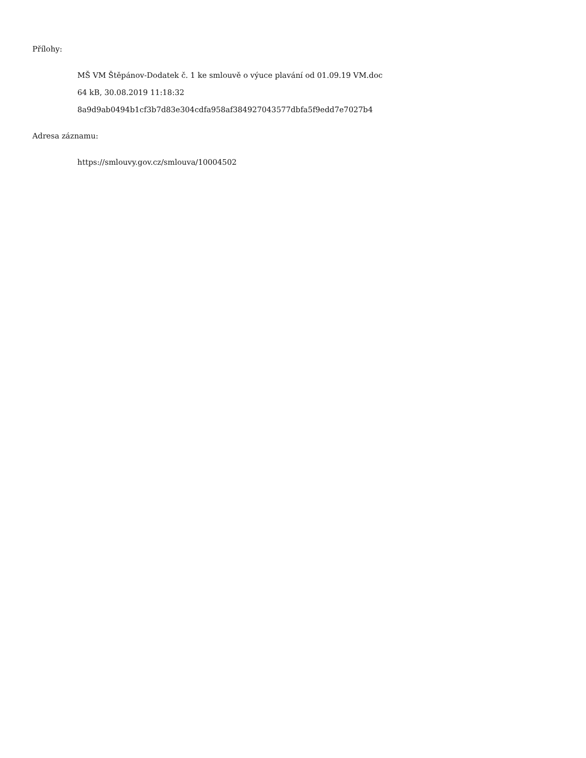Přílohy:
MŠ VM Štěpánov-Dodatek č. 1 ke smlouvě o výuce plavání od 01.09.19 VM.doc
64 kB, 30.08.2019 11:18:32
8a9d9ab0494b1cf3b7d83e304cdfa958af384927043577dbfa5f9edd7e7027b4
Adresa záznamu:
https://smlouvy.gov.cz/smlouva/10004502